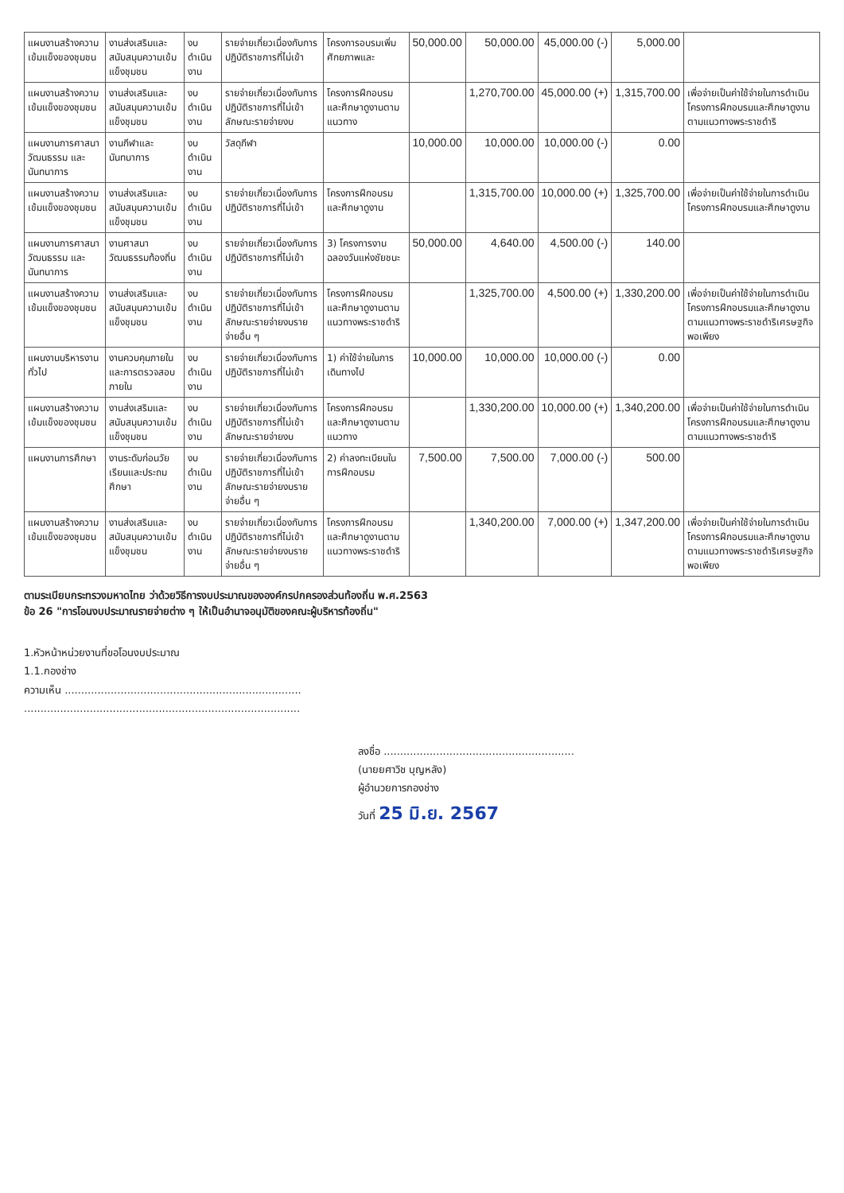| แผนงานสร้างความเข้มแข็งของชุมชน | งานส่งเสริมและสนับสนุนความเข้มแข็งชุมชน | งบดำเนินงาน | รายจ่ายเกี่ยวเนื่องกับการปฏิบัติราชการที่ไม่เข้า | โครงการอบรมเพิ่มศักยภาพและ | 50,000.00 | 50,000.00 | 45,000.00 (-) | 5,000.00 | |
| แผนงานสร้างความเข้มแข็งของชุมชน | งานส่งเสริมและสนับสนุนความเข้มแข็งชุมชน | งบดำเนินงาน | รายจ่ายเกี่ยวเนื่องกับการปฏิบัติราชการที่ไม่เข้าลักษณะรายจ่ายงบ | โครงการฝึกอบรมและศึกษาดูงานตามแนวทาง | | 1,270,700.00 | 45,000.00 (+) | 1,315,700.00 | เพื่อจ่ายเป็นค่าใช้จ่ายในการดำเนินโครงการฝึกอบรมและศึกษาดูงานตามแนวทางพระราชดำริ |
| แผนงานการศาสนา วัฒนธรรม และนันทนาการ | งานกีฬาและนันทนาการ | งบดำเนินงาน | วัสดุกีฬา | | 10,000.00 | 10,000.00 | 10,000.00 (-) | 0.00 | |
| แผนงานสร้างความเข้มแข็งของชุมชน | งานส่งเสริมและสนับสนุนความเข้มแข็งชุมชน | งบดำเนินงาน | รายจ่ายเกี่ยวเนื่องกับการปฏิบัติราชการที่ไม่เข้า | โครงการฝึกอบรมและศึกษาดูงาน | | 1,315,700.00 | 10,000.00 (+) | 1,325,700.00 | เพื่อจ่ายเป็นค่าใช้จ่ายในการดำเนินโครงการฝึกอบรมและศึกษาดูงาน |
| แผนงานการศาสนา วัฒนธรรม และนันทนาการ | งานศาสนาวัฒนธรรมท้องถิ่น | งบดำเนินงาน | รายจ่ายเกี่ยวเนื่องกับการปฏิบัติราชการที่ไม่เข้า | 3) โครงการงานฉลองวันแห่งชัยชนะ | 50,000.00 | 4,640.00 | 4,500.00 (-) | 140.00 | |
| แผนงานสร้างความเข้มแข็งของชุมชน | งานส่งเสริมและสนับสนุนความเข้มแข็งชุมชน | งบดำเนินงาน | รายจ่ายเกี่ยวเนื่องกับการปฏิบัติราชการที่ไม่เข้าลักษณะรายจ่ายงบรายจ่ายอื่น ๆ | โครงการฝึกอบรมและศึกษาดูงานตามแนวทางพระราชดำริ | | 1,325,700.00 | 4,500.00 (+) | 1,330,200.00 | เพื่อจ่ายเป็นค่าใช้จ่ายในการดำเนินโครงการฝึกอบรมและศึกษาดูงานตามแนวทางพระราชดำริเศรษฐกิจพอเพียง |
| แผนงานบริหารงานทั่วไป | งานควบคุมภายในและการตรวจสอบภายใน | งบดำเนินงาน | รายจ่ายเกี่ยวเนื่องกับการปฏิบัติราชการที่ไม่เข้า | 1) ค่าใช้จ่ายในการเดินทางไป | 10,000.00 | 10,000.00 | 10,000.00 (-) | 0.00 | |
| แผนงานสร้างความเข้มแข็งของชุมชน | งานส่งเสริมและสนับสนุนความเข้มแข็งชุมชน | งบดำเนินงาน | รายจ่ายเกี่ยวเนื่องกับการปฏิบัติราชการที่ไม่เข้าลักษณะรายจ่ายงบ | โครงการฝึกอบรมและศึกษาดูงานตามแนวทาง | | 1,330,200.00 | 10,000.00 (+) | 1,340,200.00 | เพื่อจ่ายเป็นค่าใช้จ่ายในการดำเนินโครงการฝึกอบรมและศึกษาดูงานตามแนวทางพระราชดำริ |
| แผนงานการศึกษา | งานระดับก่อนวัยเรียนและประถมศึกษา | งบดำเนินงาน | รายจ่ายเกี่ยวเนื่องกับการปฏิบัติราชการที่ไม่เข้าลักษณะรายจ่ายงบรายจ่ายอื่น ๆ | 2) ค่าลงทะเบียนในการฝึกอบรม | 7,500.00 | 7,500.00 | 7,000.00 (-) | 500.00 | |
| แผนงานสร้างความเข้มแข็งของชุมชน | งานส่งเสริมและสนับสนุนความเข้มแข็งชุมชน | งบดำเนินงาน | รายจ่ายเกี่ยวเนื่องกับการปฏิบัติราชการที่ไม่เข้าลักษณะรายจ่ายงบรายจ่ายอื่น ๆ | โครงการฝึกอบรมและศึกษาดูงานตามแนวทางพระราชดำริ | | 1,340,200.00 | 7,000.00 (+) | 1,347,200.00 | เพื่อจ่ายเป็นค่าใช้จ่ายในการดำเนินโครงการฝึกอบรมและศึกษาดูงานตามแนวทางพระราชดำริเศรษฐกิจพอเพียง |
ตามระเบียบกระทรวงมหาดไทย ว่าด้วยวิธีการงบประมาณขององค์กรปกครองส่วนท้องถิ่น พ.ศ.2563
ข้อ 26 "การโอนงบประมาณรายจ่ายต่าง ๆ ให้เป็นอำนาจอนุมัติของคณะผู้บริหารท้องถิ่น"
1.หัวหน้าหน่วยงานที่ขอโอนงบประมาณ
1.1.กองช่าง
ความเห็น ........................................................................
....................................................................................
ลงชื่อ ..........................................................
(นายยศาวิช บุญหลัง)
ผู้อำนวยการกองช่าง
วันที่ 25 มิ.ย. 2567